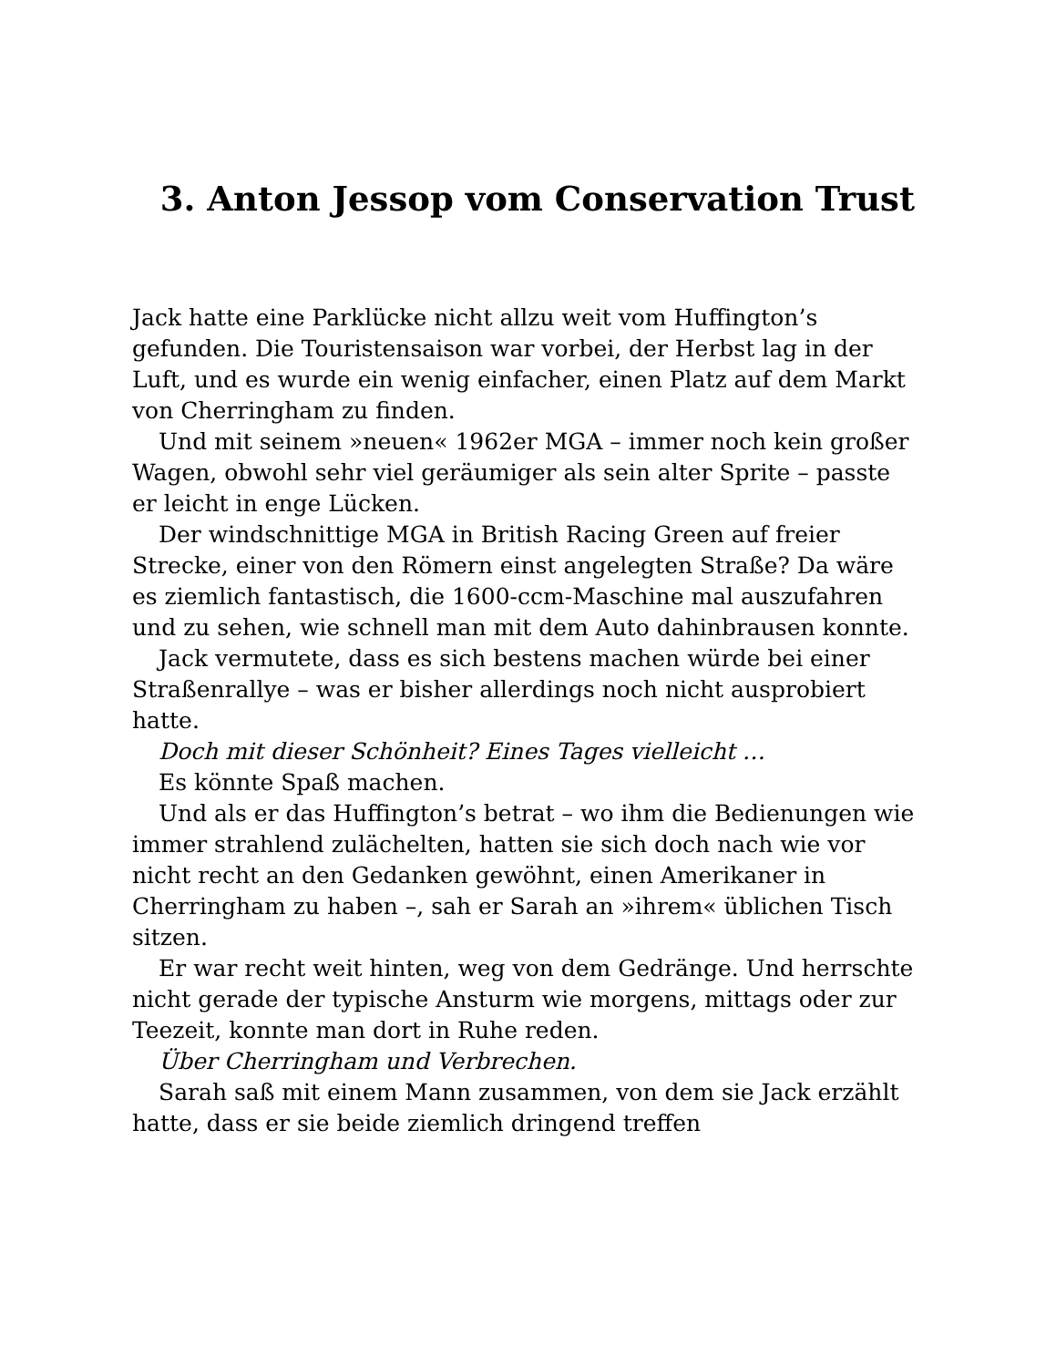3. Anton Jessop vom Conservation Trust
Jack hatte eine Parklücke nicht allzu weit vom Huffington’s gefunden. Die Touristensaison war vorbei, der Herbst lag in der Luft, und es wurde ein wenig einfacher, einen Platz auf dem Markt von Cherringham zu finden.
Und mit seinem »neuen« 1962er MGA – immer noch kein großer Wagen, obwohl sehr viel geräumiger als sein alter Sprite – passte er leicht in enge Lücken.
Der windschnittige MGA in British Racing Green auf freier Strecke, einer von den Römern einst angelegten Straße? Da wäre es ziemlich fantastisch, die 1600-ccm-Maschine mal auszufahren und zu sehen, wie schnell man mit dem Auto dahinbrausen konnte.
Jack vermutete, dass es sich bestens machen würde bei einer Straßenrallye – was er bisher allerdings noch nicht ausprobiert hatte.
Doch mit dieser Schönheit? Eines Tages vielleicht …
Es könnte Spaß machen.
Und als er das Huffington’s betrat – wo ihm die Bedienungen wie immer strahlend zulächelten, hatten sie sich doch nach wie vor nicht recht an den Gedanken gewöhnt, einen Amerikaner in Cherringham zu haben –, sah er Sarah an »ihrem« üblichen Tisch sitzen.
Er war recht weit hinten, weg von dem Gedränge. Und herrschte nicht gerade der typische Ansturm wie morgens, mittags oder zur Teezeit, konnte man dort in Ruhe reden.
Über Cherringham und Verbrechen.
Sarah saß mit einem Mann zusammen, von dem sie Jack erzählt hatte, dass er sie beide ziemlich dringend treffen